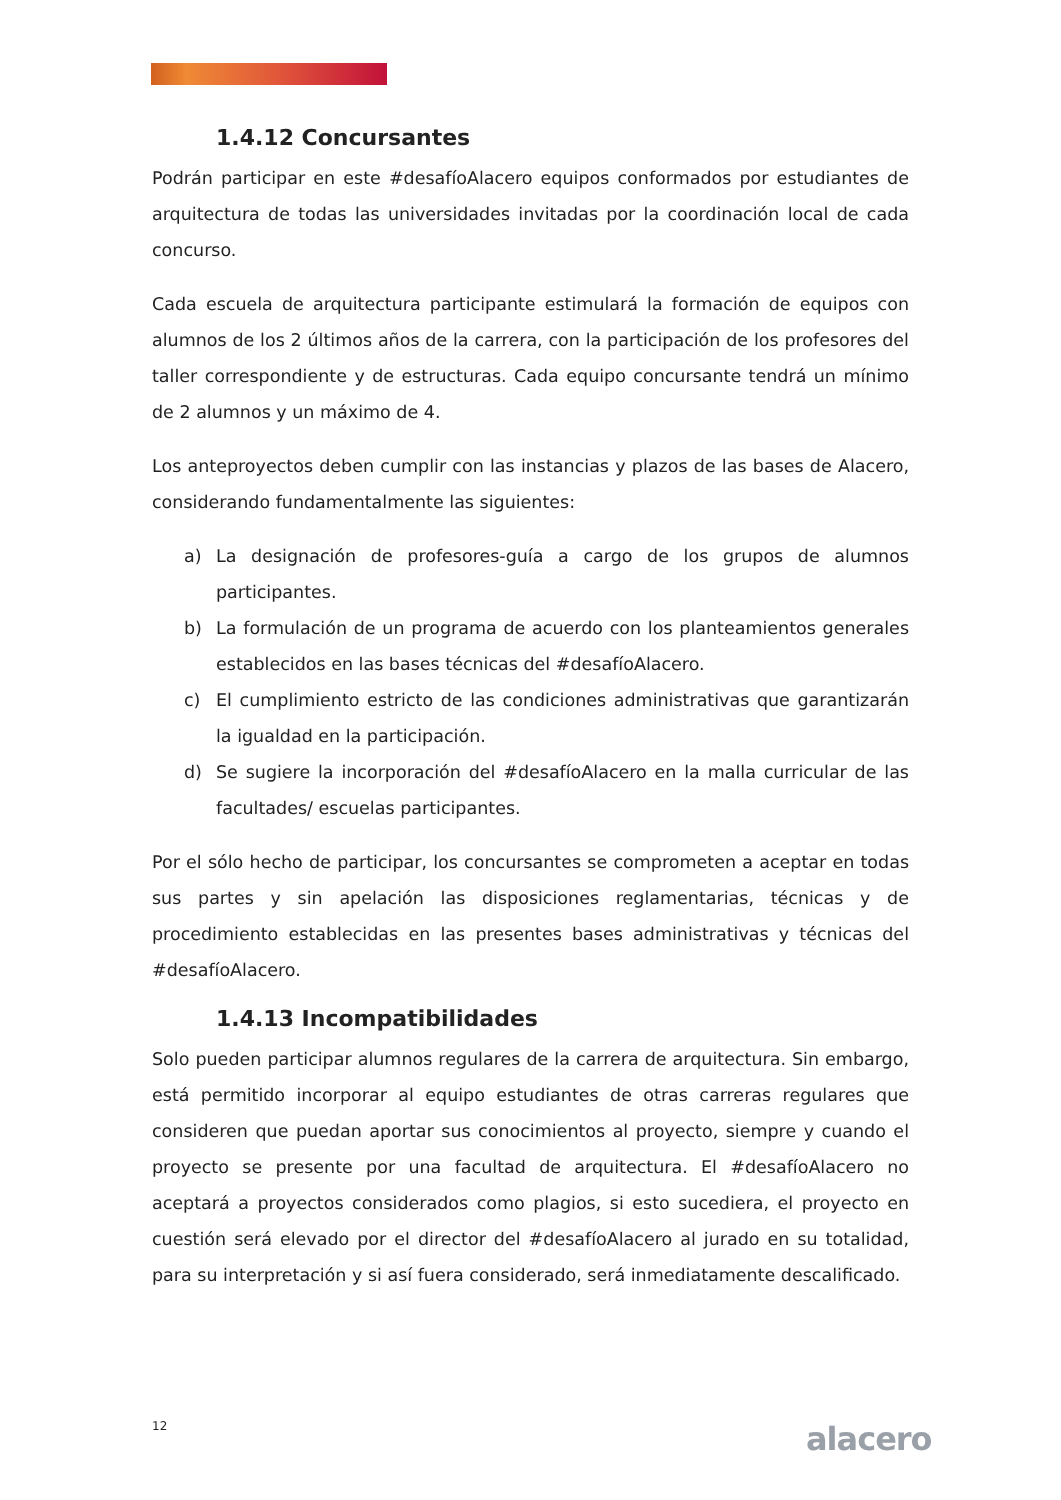1.4.12 Concursantes
Podrán participar en este #desafíoAlacero equipos conformados por estudiantes de arquitectura de todas las universidades invitadas por la coordinación local de cada concurso.
Cada escuela de arquitectura participante estimulará la formación de equipos con alumnos de los 2 últimos años de la carrera, con la participación de los profesores del taller correspondiente y de estructuras. Cada equipo concursante tendrá un mínimo de 2 alumnos y un máximo de 4.
Los anteproyectos deben cumplir con las instancias y plazos de las bases de Alacero, considerando fundamentalmente las siguientes:
a) La designación de profesores-guía a cargo de los grupos de alumnos participantes.
b) La formulación de un programa de acuerdo con los planteamientos generales establecidos en las bases técnicas del #desafíoAlacero.
c) El cumplimiento estricto de las condiciones administrativas que garantizarán la igualdad en la participación.
d) Se sugiere la incorporación del #desafíoAlacero en la malla curricular de las facultades/ escuelas participantes.
Por el sólo hecho de participar, los concursantes se comprometen a aceptar en todas sus partes y sin apelación las disposiciones reglamentarias, técnicas y de procedimiento establecidas en las presentes bases administrativas y técnicas del #desafíoAlacero.
1.4.13 Incompatibilidades
Solo pueden participar alumnos regulares de la carrera de arquitectura. Sin embargo, está permitido incorporar al equipo estudiantes de otras carreras regulares que consideren que puedan aportar sus conocimientos al proyecto, siempre y cuando el proyecto se presente por una facultad de arquitectura. El #desafíoAlacero no aceptará a proyectos considerados como plagios, si esto sucediera, el proyecto en cuestión será elevado por el director del #desafíoAlacero al jurado en su totalidad, para su interpretación y si así fuera considerado, será inmediatamente descalificado.
12 alacero